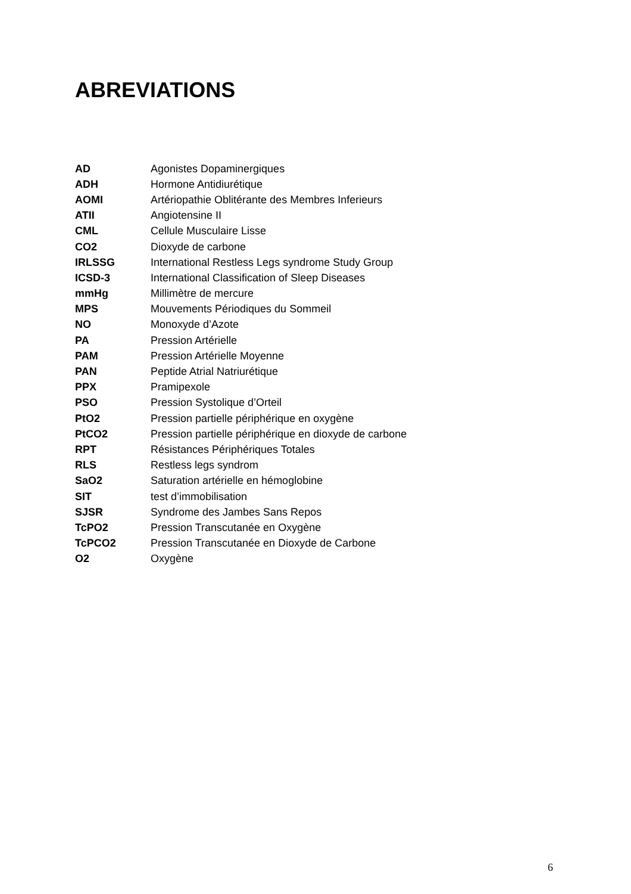ABREVIATIONS
| AD | Agonistes Dopaminergiques |
| ADH | Hormone Antidiurétique |
| AOMI | Artériopathie Oblitérante des Membres Inferieurs |
| ATII | Angiotensine II |
| CML | Cellule Musculaire Lisse |
| CO2 | Dioxyde de carbone |
| IRLSSG | International Restless Legs syndrome Study Group |
| ICSD-3 | International Classification of Sleep Diseases |
| mmHg | Millimètre de mercure |
| MPS | Mouvements Périodiques du Sommeil |
| NO | Monoxyde d’Azote |
| PA | Pression Artérielle |
| PAM | Pression Artérielle Moyenne |
| PAN | Peptide Atrial Natriurétique |
| PPX | Pramipexole |
| PSO | Pression Systolique d’Orteil |
| PtO2 | Pression partielle périphérique en oxygène |
| PtCO2 | Pression partielle périphérique en dioxyde de carbone |
| RPT | Résistances Périphériques Totales |
| RLS | Restless legs syndrom |
| SaO2 | Saturation artérielle en hémoglobine |
| SIT | test d’immobilisation |
| SJSR | Syndrome des Jambes Sans Repos |
| TcPO2 | Pression Transcutanée en Oxygène |
| TcPCO2 | Pression Transcutanée en Dioxyde de Carbone |
| O2 | Oxygène |
6